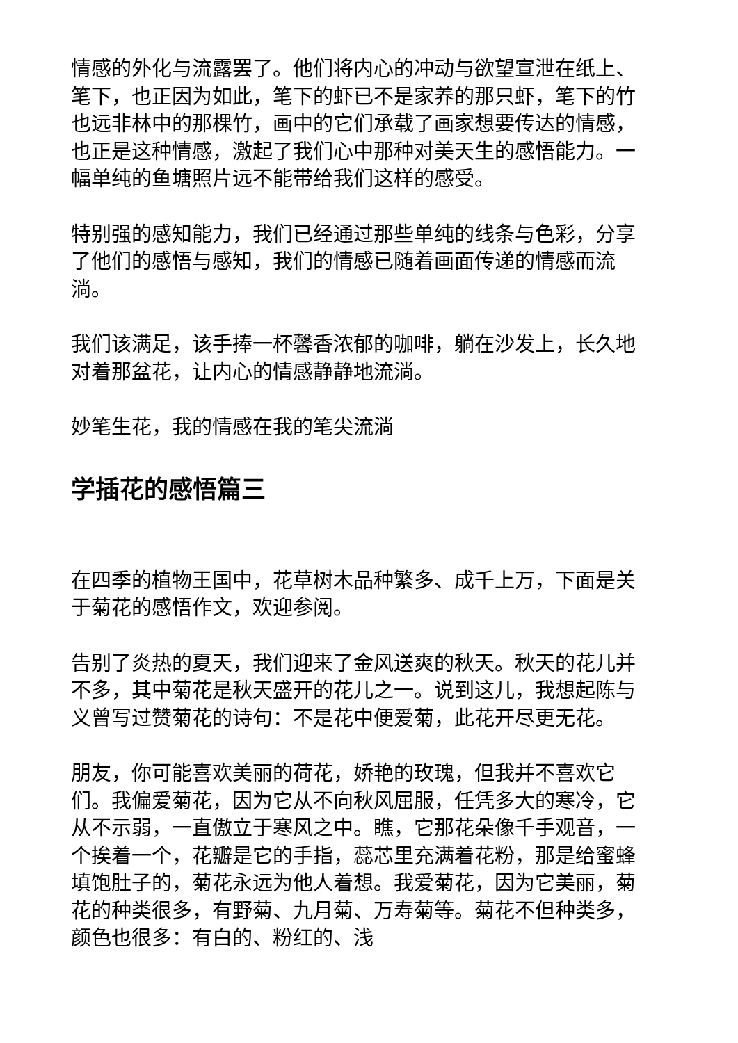情感的外化与流露罢了。他们将内心的冲动与欲望宣泄在纸上、笔下，也正因为如此，笔下的虾已不是家养的那只虾，笔下的竹也远非林中的那棵竹，画中的它们承载了画家想要传达的情感，也正是这种情感，激起了我们心中那种对美天生的感悟能力。一幅单纯的鱼塘照片远不能带给我们这样的感受。
特别强的感知能力，我们已经通过那些单纯的线条与色彩，分享了他们的感悟与感知，我们的情感已随着画面传递的情感而流淌。
我们该满足，该手捧一杯馨香浓郁的咖啡，躺在沙发上，长久地对着那盆花，让内心的情感静静地流淌。
妙笔生花，我的情感在我的笔尖流淌
学插花的感悟篇三
在四季的植物王国中，花草树木品种繁多、成千上万，下面是关于菊花的感悟作文，欢迎参阅。
告别了炎热的夏天，我们迎来了金风送爽的秋天。秋天的花儿并不多，其中菊花是秋天盛开的花儿之一。说到这儿，我想起陈与义曾写过赞菊花的诗句：不是花中便爱菊，此花开尽更无花。
朋友，你可能喜欢美丽的荷花，娇艳的玫瑰，但我并不喜欢它们。我偏爱菊花，因为它从不向秋风屈服，任凭多大的寒冷，它从不示弱，一直傲立于寒风之中。瞧，它那花朵像千手观音，一个挨着一个，花瓣是它的手指，蕊芯里充满着花粉，那是给蜜蜂填饱肚子的，菊花永远为他人着想。我爱菊花，因为它美丽，菊花的种类很多，有野菊、九月菊、万寿菊等。菊花不但种类多，颜色也很多：有白的、粉红的、浅